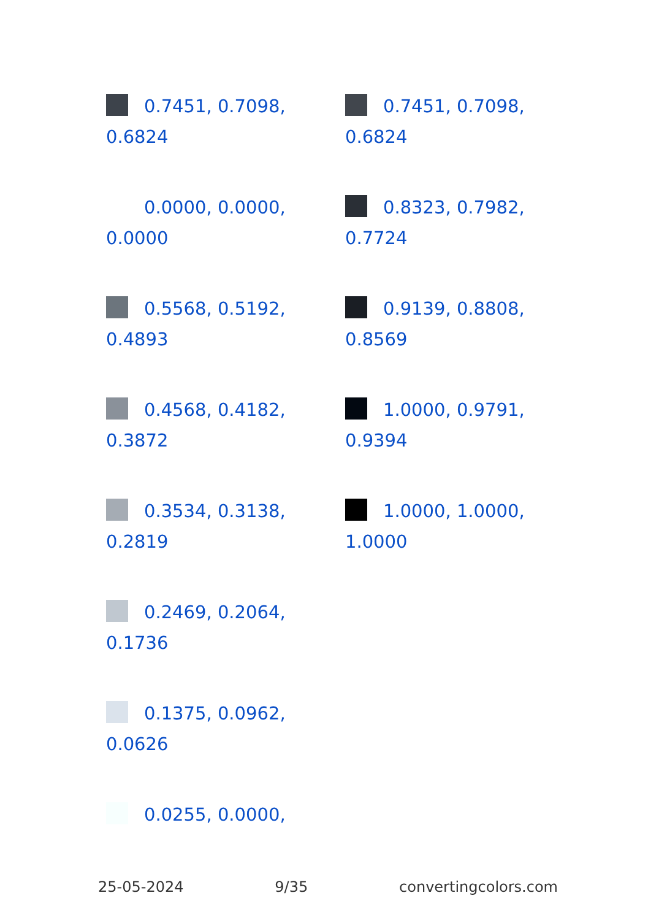0.7451, 0.7098, 0.6824
0.0000, 0.0000, 0.0000
0.5568, 0.5192, 0.4893
0.4568, 0.4182, 0.3872
0.3534, 0.3138, 0.2819
0.2469, 0.2064, 0.1736
0.1375, 0.0962, 0.0626
0.0255, 0.0000,
0.7451, 0.7098, 0.6824
0.8323, 0.7982, 0.7724
0.9139, 0.8808, 0.8569
1.0000, 0.9791, 0.9394
1.0000, 1.0000, 1.0000
25-05-2024 9/35 convertingcolors.com